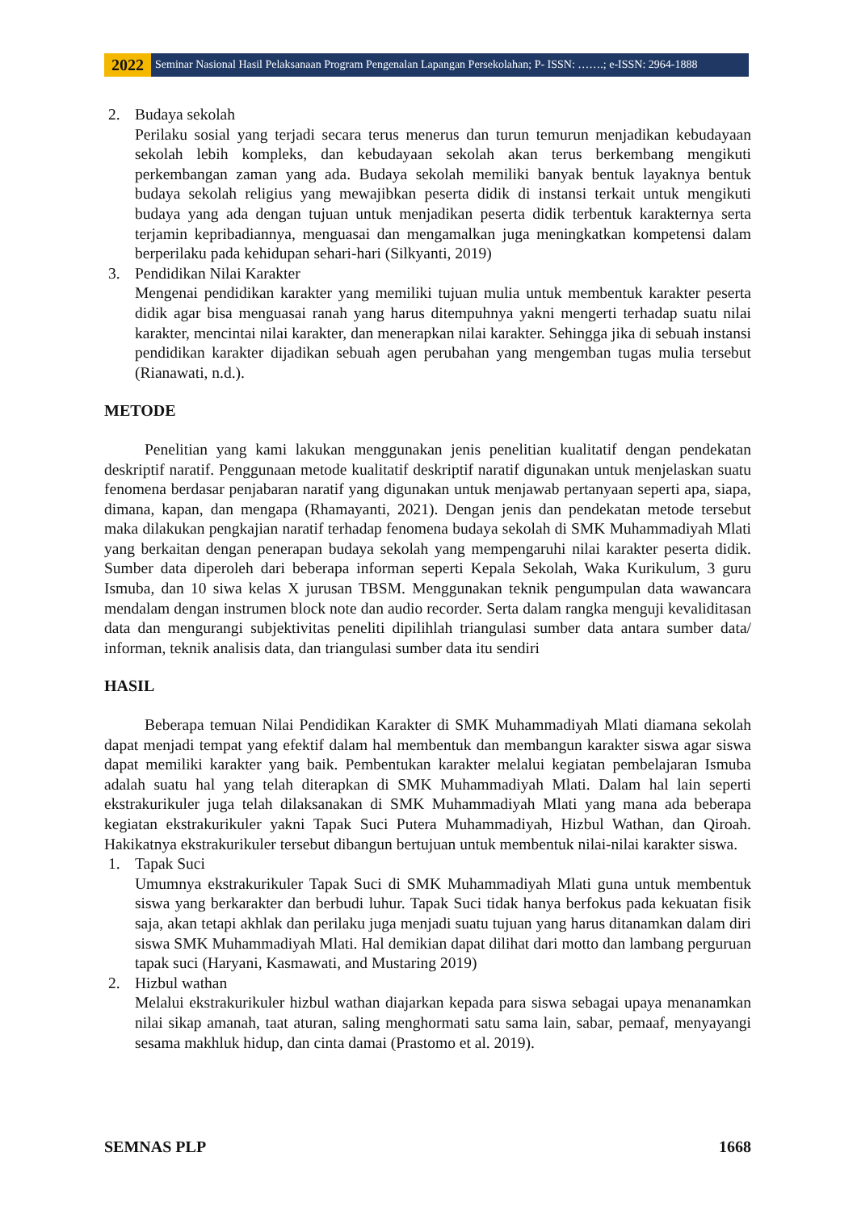2022
Seminar Nasional Hasil Pelaksanaan Program Pengenalan Lapangan Persekolahan; P- ISSN: …….; e-ISSN: 2964-1888
2. Budaya sekolah
Perilaku sosial yang terjadi secara terus menerus dan turun temurun menjadikan kebudayaan sekolah lebih kompleks, dan kebudayaan sekolah akan terus berkembang mengikuti perkembangan zaman yang ada. Budaya sekolah memiliki banyak bentuk layaknya bentuk budaya sekolah religius yang mewajibkan peserta didik di instansi terkait untuk mengikuti budaya yang ada dengan tujuan untuk menjadikan peserta didik terbentuk karakternya serta terjamin kepribadiannya, menguasai dan mengamalkan juga meningkatkan kompetensi dalam berperilaku pada kehidupan sehari-hari (Silkyanti, 2019)
3. Pendidikan Nilai Karakter
Mengenai pendidikan karakter yang memiliki tujuan mulia untuk membentuk karakter peserta didik agar bisa menguasai ranah yang harus ditempuhnya yakni mengerti terhadap suatu nilai karakter, mencintai nilai karakter, dan menerapkan nilai karakter. Sehingga jika di sebuah instansi pendidikan karakter dijadikan sebuah agen perubahan yang mengemban tugas mulia tersebut (Rianawati, n.d.).
METODE
Penelitian yang kami lakukan menggunakan jenis penelitian kualitatif dengan pendekatan deskriptif naratif. Penggunaan metode kualitatif deskriptif naratif digunakan untuk menjelaskan suatu fenomena berdasar penjabaran naratif yang digunakan untuk menjawab pertanyaan seperti apa, siapa, dimana, kapan, dan mengapa (Rhamayanti, 2021). Dengan jenis dan pendekatan metode tersebut maka dilakukan pengkajian naratif terhadap fenomena budaya sekolah di SMK Muhammadiyah Mlati yang berkaitan dengan penerapan budaya sekolah yang mempengaruhi nilai karakter peserta didik. Sumber data diperoleh dari beberapa informan seperti Kepala Sekolah, Waka Kurikulum, 3 guru Ismuba, dan 10 siwa kelas X jurusan TBSM. Menggunakan teknik pengumpulan data wawancara mendalam dengan instrumen block note dan audio recorder. Serta dalam rangka menguji kevaliditasan data dan mengurangi subjektivitas peneliti dipilihlah triangulasi sumber data antara sumber data/ informan, teknik analisis data, dan triangulasi sumber data itu sendiri
HASIL
Beberapa temuan Nilai Pendidikan Karakter di SMK Muhammadiyah Mlati diamana sekolah dapat menjadi tempat yang efektif dalam hal membentuk dan membangun karakter siswa agar siswa dapat memiliki karakter yang baik. Pembentukan karakter melalui kegiatan pembelajaran Ismuba adalah suatu hal yang telah diterapkan di SMK Muhammadiyah Mlati. Dalam hal lain seperti ekstrakurikuler juga telah dilaksanakan di SMK Muhammadiyah Mlati yang mana ada beberapa kegiatan ekstrakurikuler yakni Tapak Suci Putera Muhammadiyah, Hizbul Wathan, dan Qiroah. Hakikatnya ekstrakurikuler tersebut dibangun bertujuan untuk membentuk nilai-nilai karakter siswa.
1. Tapak Suci
Umumnya ekstrakurikuler Tapak Suci di SMK Muhammadiyah Mlati guna untuk membentuk siswa yang berkarakter dan berbudi luhur. Tapak Suci tidak hanya berfokus pada kekuatan fisik saja, akan tetapi akhlak dan perilaku juga menjadi suatu tujuan yang harus ditanamkan dalam diri siswa SMK Muhammadiyah Mlati. Hal demikian dapat dilihat dari motto dan lambang perguruan tapak suci (Haryani, Kasmawati, and Mustaring 2019)
2. Hizbul wathan
Melalui ekstrakurikuler hizbul wathan diajarkan kepada para siswa sebagai upaya menanamkan nilai sikap amanah, taat aturan, saling menghormati satu sama lain, sabar, pemaaf, menyayangi sesama makhluk hidup, dan cinta damai (Prastomo et al. 2019).
SEMNAS PLP 1668